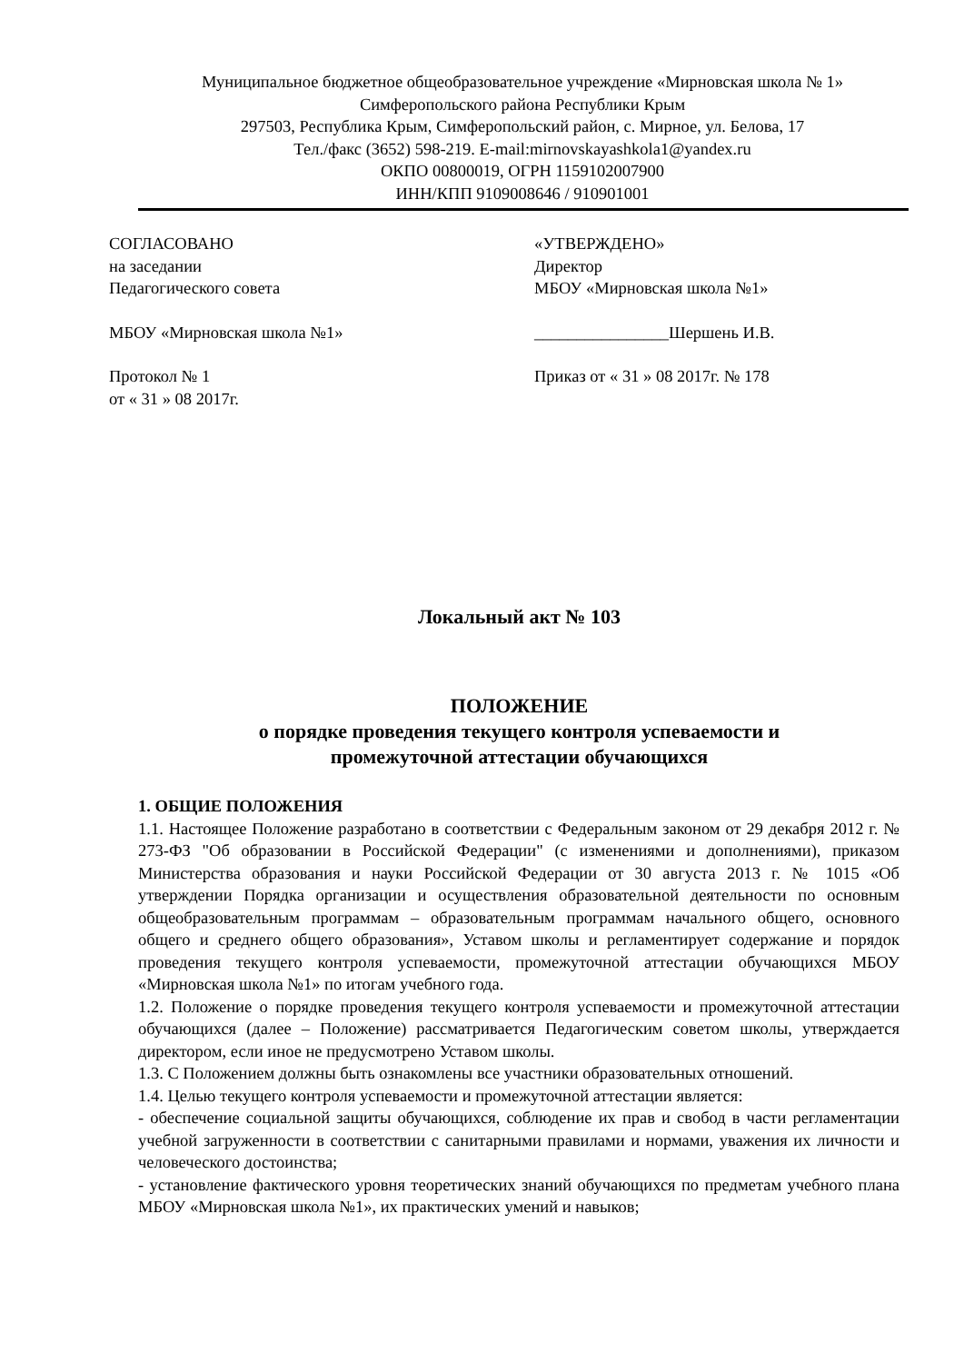Муниципальное бюджетное общеобразовательное учреждение «Мирновская школа № 1»
Симферопольского района Республики Крым
297503, Республика Крым, Симферопольский район, с. Мирное, ул. Белова, 17
Тел./факс (3652) 598-219. E-mail:mirnovskayashkola1@yandex.ru
ОКПО 00800019, ОГРН 1159102007900
ИНН/КПП 9109008646 / 910901001
СОГЛАСОВАНО
на заседании
Педагогического совета
МБОУ «Мирновская школа №1»
Протокол № 1
от « 31 » 08 2017г.
«УТВЕРЖДЕНО»
Директор
МБОУ «Мирновская школа №1»
________________Шершень И.В.
Приказ от « 31 » 08 2017г. № 178
Локальный акт № 103
ПОЛОЖЕНИЕ
о порядке проведения текущего контроля успеваемости и
промежуточной аттестации обучающихся
1. ОБЩИЕ ПОЛОЖЕНИЯ
1.1. Настоящее Положение разработано в соответствии с Федеральным законом от 29 декабря 2012 г. № 273-ФЗ "Об образовании в Российской Федерации" (с изменениями и дополнениями), приказом Министерства образования и науки Российской Федерации от 30 августа 2013 г. № 1015 «Об утверждении Порядка организации и осуществления образовательной деятельности по основным общеобразовательным программам – образовательным программам начального общего, основного общего и среднего общего образования», Уставом школы и регламентирует содержание и порядок проведения текущего контроля успеваемости, промежуточной аттестации обучающихся МБОУ «Мирновская школа №1» по итогам учебного года.
1.2. Положение о порядке проведения текущего контроля успеваемости и промежуточной аттестации обучающихся (далее – Положение) рассматривается Педагогическим советом школы, утверждается директором, если иное не предусмотрено Уставом школы.
1.3. С Положением должны быть ознакомлены все участники образовательных отношений.
1.4. Целью текущего контроля успеваемости и промежуточной аттестации является:
- обеспечение социальной защиты обучающихся, соблюдение их прав и свобод в части регламентации учебной загруженности в соответствии с санитарными правилами и нормами, уважения их личности и человеческого достоинства;
- установление фактического уровня теоретических знаний обучающихся по предметам учебного плана МБОУ «Мирновская школа №1», их практических умений и навыков;